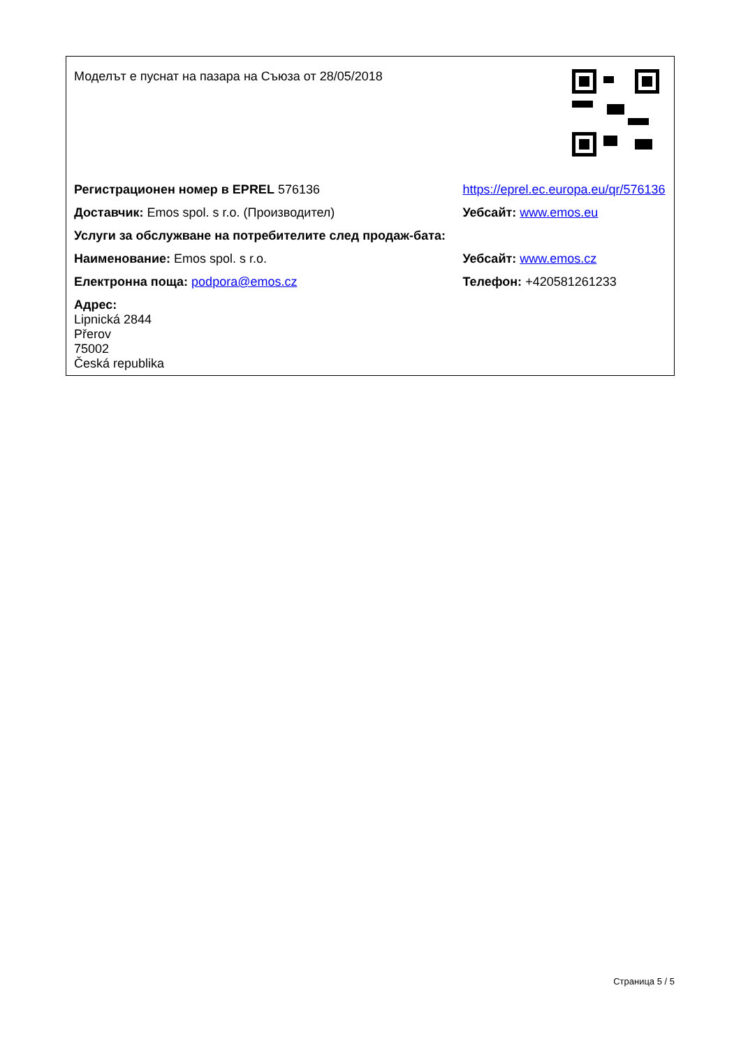| Моделът е пуснат на пазара на Съюза от 28/05/2018 | |
| Регистрационен номер в EPREL 576136 | https://eprel.ec.europa.eu/qr/576136 |
| Доставчик: Emos spol. s r.o. (Производител) | Уебсайт: www.emos.eu |
| Услуги за обслужване на потребителите след продаж-бата: | |
| Наименование: Emos spol. s r.o. | Уебсайт: www.emos.cz |
| Електронна поща: podpora@emos.cz | Телефон: +420581261233 |
| Адрес: Lipnická 2844 Přerov 75002 Česká republika | |
Страница 5 / 5